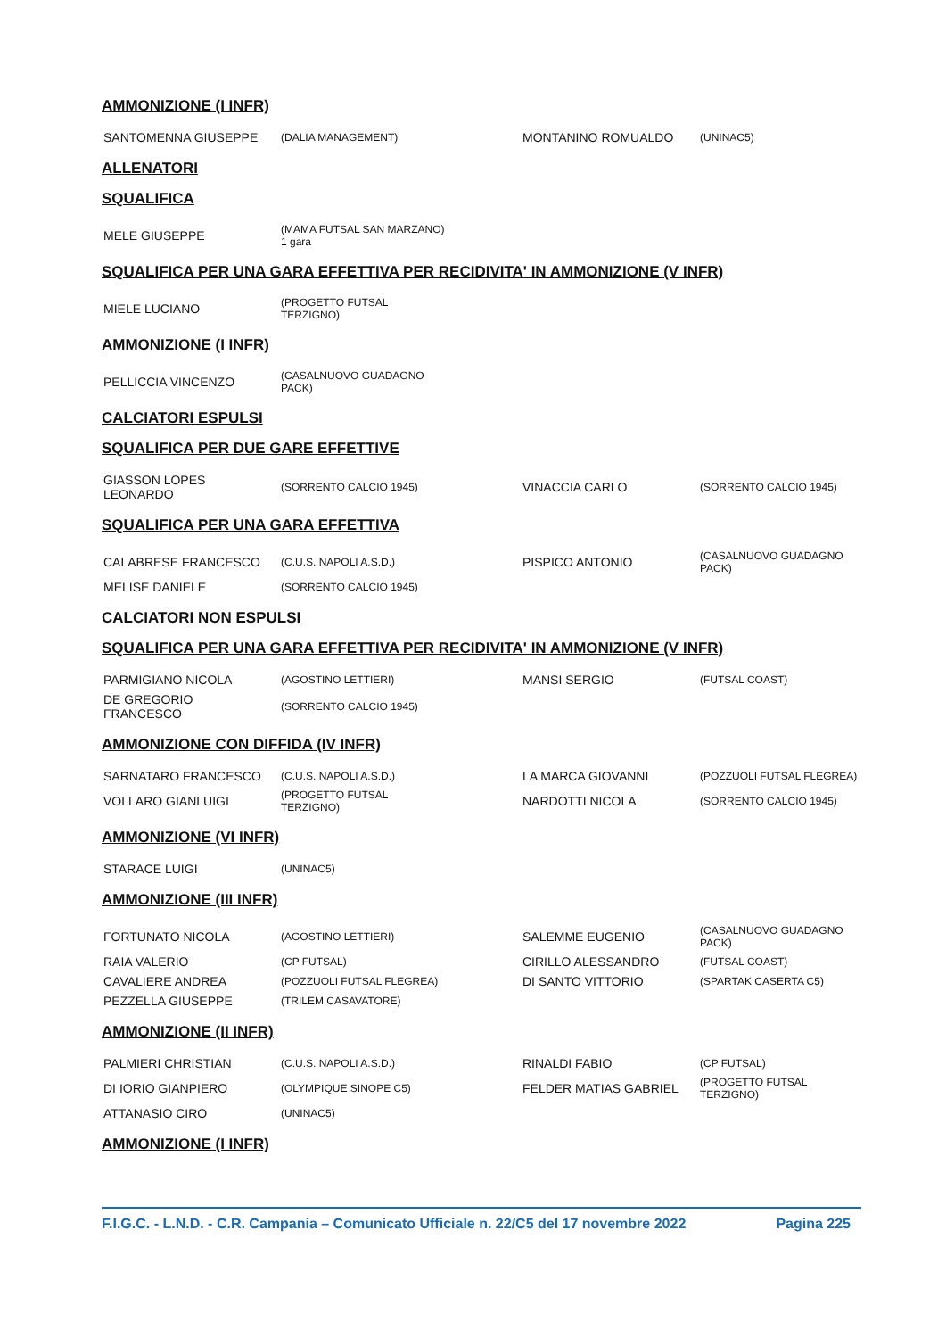AMMONIZIONE (I INFR)
| SANTOMENNA GIUSEPPE | (DALIA MANAGEMENT) | MONTANINO ROMUALDO | (UNINAC5) |
ALLENATORI
SQUALIFICA
| MELE GIUSEPPE | (MAMA FUTSAL SAN MARZANO) 1 gara | | |
SQUALIFICA PER UNA GARA EFFETTIVA PER RECIDIVITA' IN AMMONIZIONE (V INFR)
| MIELE LUCIANO | (PROGETTO FUTSAL TERZIGNO) | | |
AMMONIZIONE (I INFR)
| PELLICCIA VINCENZO | (CASALNUOVO GUADAGNO PACK) | | |
CALCIATORI ESPULSI
SQUALIFICA PER DUE GARE EFFETTIVE
| GIASSON LOPES LEONARDO | (SORRENTO CALCIO 1945) | VINACCIA CARLO | (SORRENTO CALCIO 1945) |
SQUALIFICA PER UNA GARA EFFETTIVA
| CALABRESE FRANCESCO | (C.U.S. NAPOLI A.S.D.) | PISPICO ANTONIO | (CASALNUOVO GUADAGNO PACK) |
| MELISE DANIELE | (SORRENTO CALCIO 1945) | | |
CALCIATORI NON ESPULSI
SQUALIFICA PER UNA GARA EFFETTIVA PER RECIDIVITA' IN AMMONIZIONE (V INFR)
| PARMIGIANO NICOLA | (AGOSTINO LETTIERI) | MANSI SERGIO | (FUTSAL COAST) |
| DE GREGORIO FRANCESCO | (SORRENTO CALCIO 1945) | | |
AMMONIZIONE CON DIFFIDA (IV INFR)
| SARNATARO FRANCESCO | (C.U.S. NAPOLI A.S.D.) | LA MARCA GIOVANNI | (POZZUOLI FUTSAL FLEGREA) |
| VOLLARO GIANLUIGI | (PROGETTO FUTSAL TERZIGNO) | NARDOTTI NICOLA | (SORRENTO CALCIO 1945) |
AMMONIZIONE (VI INFR)
| STARACE LUIGI | (UNINAC5) | | |
AMMONIZIONE (III INFR)
| FORTUNATO NICOLA | (AGOSTINO LETTIERI) | SALEMME EUGENIO | (CASALNUOVO GUADAGNO PACK) |
| RAIA VALERIO | (CP FUTSAL) | CIRILLO ALESSANDRO | (FUTSAL COAST) |
| CAVALIERE ANDREA | (POZZUOLI FUTSAL FLEGREA) | DI SANTO VITTORIO | (SPARTAK CASERTA C5) |
| PEZZELLA GIUSEPPE | (TRILEM CASAVATORE) | | |
AMMONIZIONE (II INFR)
| PALMIERI CHRISTIAN | (C.U.S. NAPOLI A.S.D.) | RINALDI FABIO | (CP FUTSAL) |
| DI IORIO GIANPIERO | (OLYMPIQUE SINOPE C5) | FELDER MATIAS GABRIEL | (PROGETTO FUTSAL TERZIGNO) |
| ATTANASIO CIRO | (UNINAC5) | | |
AMMONIZIONE (I INFR)
F.I.G.C. - L.N.D. - C.R. Campania – Comunicato Ufficiale n. 22/C5 del 17 novembre 2022 Pagina 225